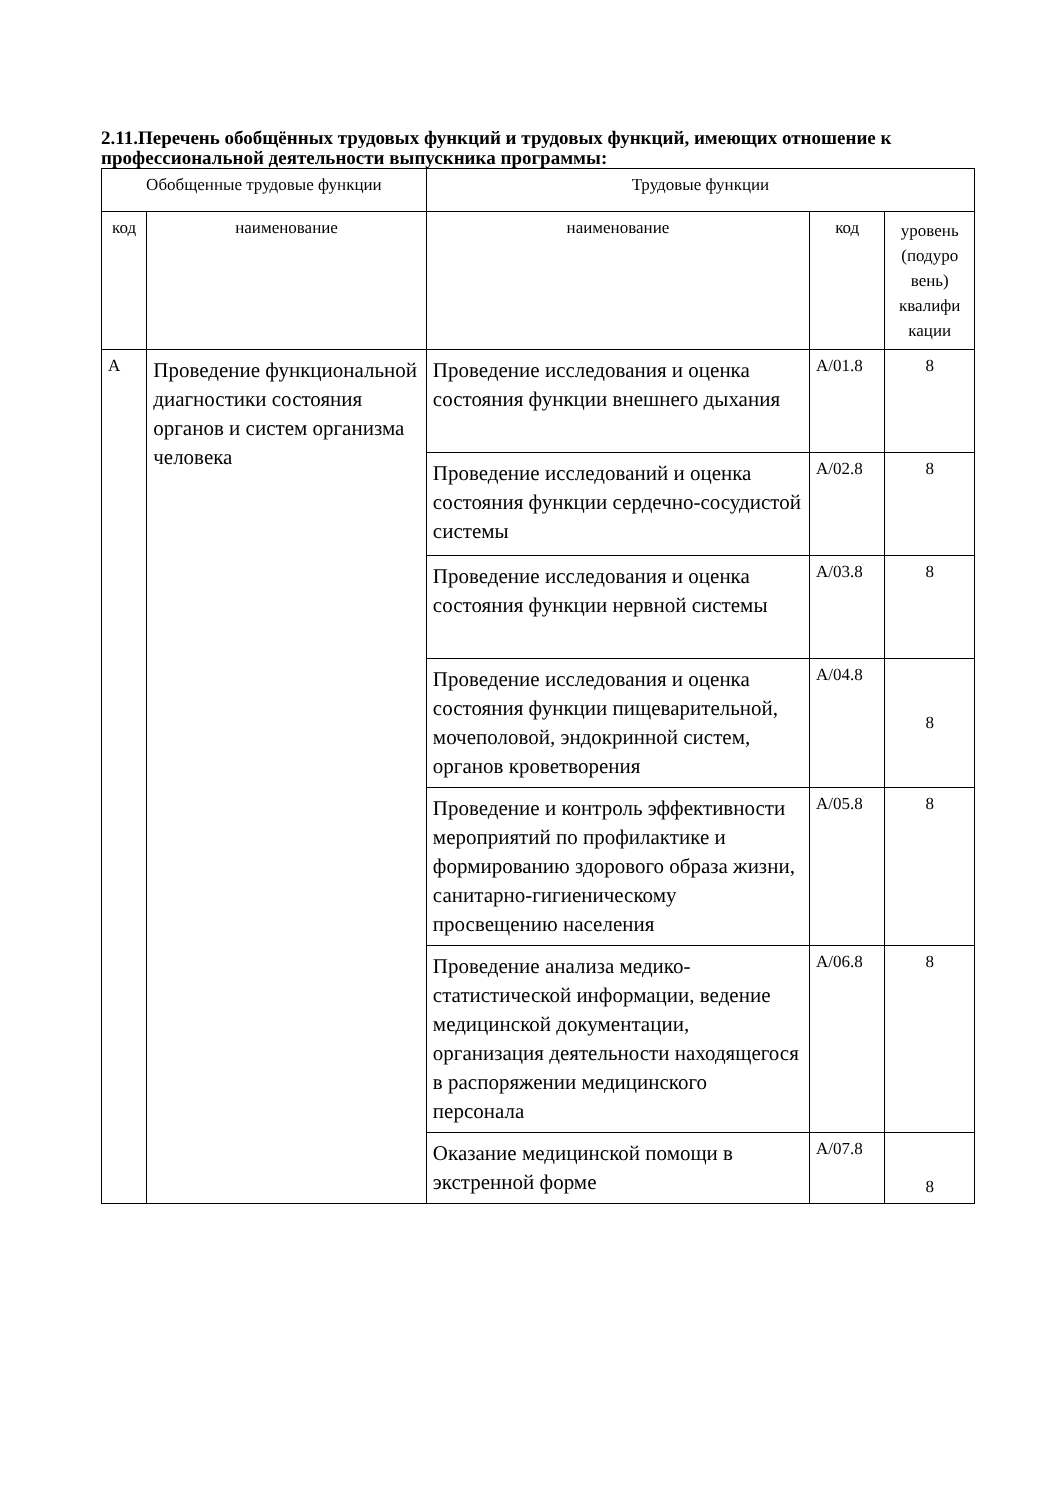2.11.Перечень обобщённых трудовых функций и трудовых функций, имеющих отношение к профессиональной деятельности выпускника программы:
| Обобщенные трудовые функции | | Трудовые функции | | |
| --- | --- | --- | --- | --- |
| код | наименование | наименование | код | уровень (подуро вень) квалифи кации |
| А | Проведение функциональной диагностики состояния органов и систем организма человека | Проведение исследования и оценка состояния функции внешнего дыхания | А/01.8 | 8 |
| | | Проведение исследований и оценка состояния функции сердечно-сосудистой системы | А/02.8 | 8 |
| | | Проведение исследования и оценка состояния функции нервной системы | А/03.8 | 8 |
| | | Проведение исследования и оценка состояния функции пищеварительной, мочеполовой, эндокринной систем, органов кроветворения | А/04.8 | 8 |
| | | Проведение и контроль эффективности мероприятий по профилактике и формированию здорового образа жизни, санитарно-гигиеническому просвещению населения | А/05.8 | 8 |
| | | Проведение анализа медико-статистической информации, ведение медицинской документации, организация деятельности находящегося в распоряжении медицинского персонала | А/06.8 | 8 |
| | | Оказание медицинской помощи в экстренной форме | А/07.8 | 8 |